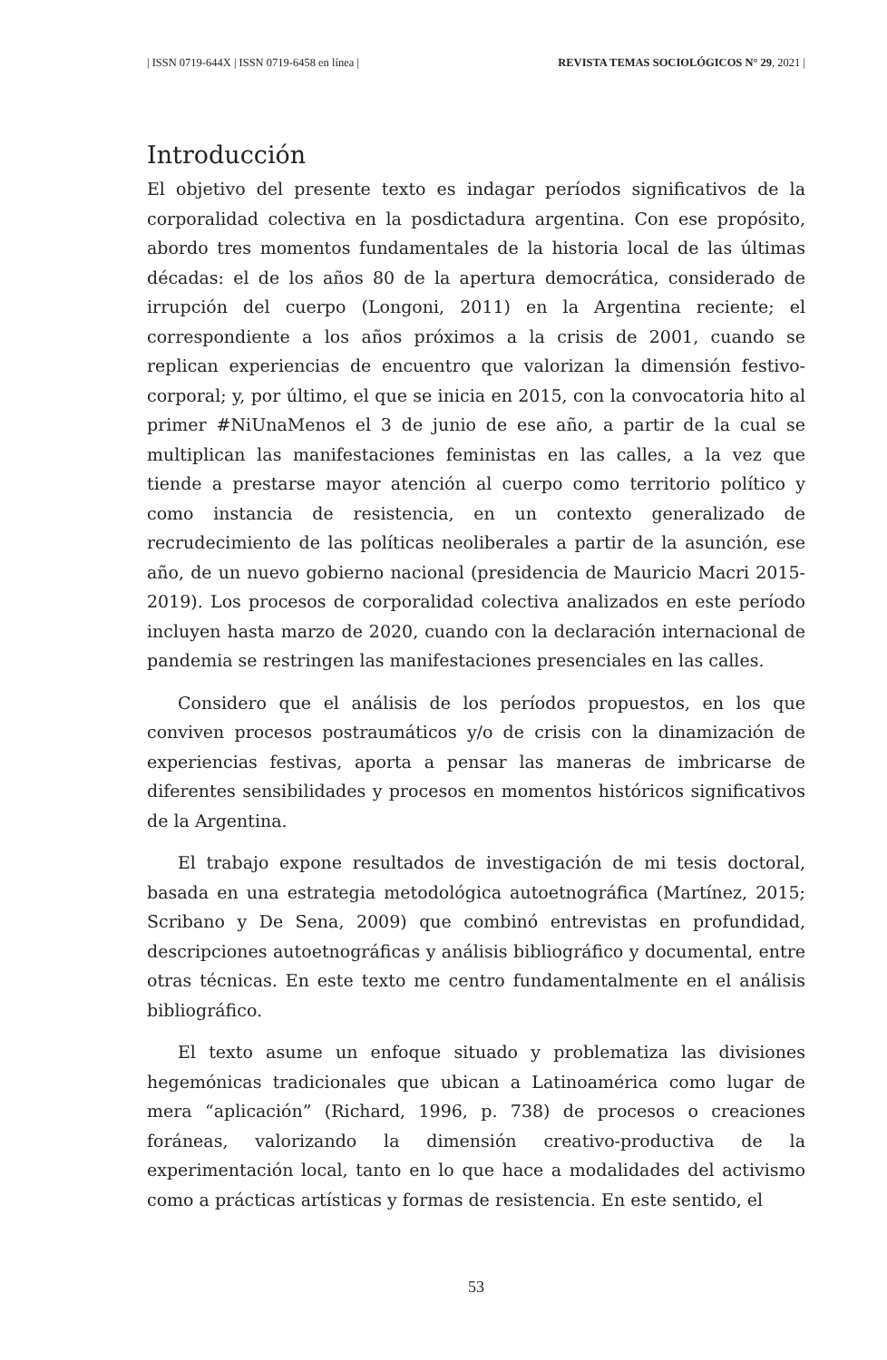| ISSN 0719-644X | ISSN 0719-6458 en línea | REVISTA TEMAS SOCIOLÓGICOS N° 29, 2021 |
Introducción
El objetivo del presente texto es indagar períodos significativos de la corporalidad colectiva en la posdictadura argentina. Con ese propósito, abordo tres momentos fundamentales de la historia local de las últimas décadas: el de los años 80 de la apertura democrática, considerado de irrupción del cuerpo (Longoni, 2011) en la Argentina reciente; el correspondiente a los años próximos a la crisis de 2001, cuando se replican experiencias de encuentro que valorizan la dimensión festivo-corporal; y, por último, el que se inicia en 2015, con la convocatoria hito al primer #NiUnaMenos el 3 de junio de ese año, a partir de la cual se multiplican las manifestaciones feministas en las calles, a la vez que tiende a prestarse mayor atención al cuerpo como territorio político y como instancia de resistencia, en un contexto generalizado de recrudecimiento de las políticas neoliberales a partir de la asunción, ese año, de un nuevo gobierno nacional (presidencia de Mauricio Macri 2015-2019). Los procesos de corporalidad colectiva analizados en este período incluyen hasta marzo de 2020, cuando con la declaración internacional de pandemia se restringen las manifestaciones presenciales en las calles.
Considero que el análisis de los períodos propuestos, en los que conviven procesos postraumáticos y/o de crisis con la dinamización de experiencias festivas, aporta a pensar las maneras de imbricarse de diferentes sensibilidades y procesos en momentos históricos significativos de la Argentina.
El trabajo expone resultados de investigación de mi tesis doctoral, basada en una estrategia metodológica autoetnográfica (Martínez, 2015; Scribano y De Sena, 2009) que combinó entrevistas en profundidad, descripciones autoetnográficas y análisis bibliográfico y documental, entre otras técnicas. En este texto me centro fundamentalmente en el análisis bibliográfico.
El texto asume un enfoque situado y problematiza las divisiones hegemónicas tradicionales que ubican a Latinoamérica como lugar de mera “aplicación” (Richard, 1996, p. 738) de procesos o creaciones foráneas, valorizando la dimensión creativo-productiva de la experimentación local, tanto en lo que hace a modalidades del activismo como a prácticas artísticas y formas de resistencia. En este sentido, el
53